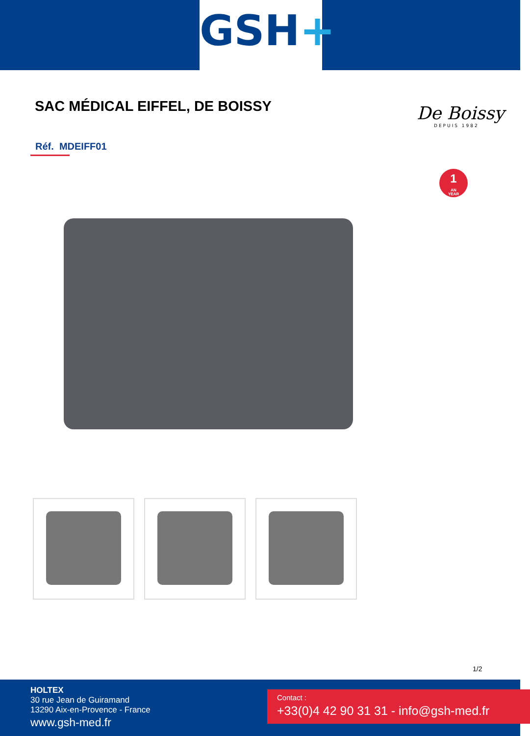GSH+
SAC MÉDICAL EIFFEL, DE BOISSY De Boissy
DEPUIS 1982
Réf. MDEIFF01
1
AN
YEAR
1/2
HOLTEX
30 rue Jean de Guiramand
13290 Aix-en-Provence - France
www.gsh-med.fr
Contact :
+33(0)4 42 90 31 31 - info@gsh-med.fr